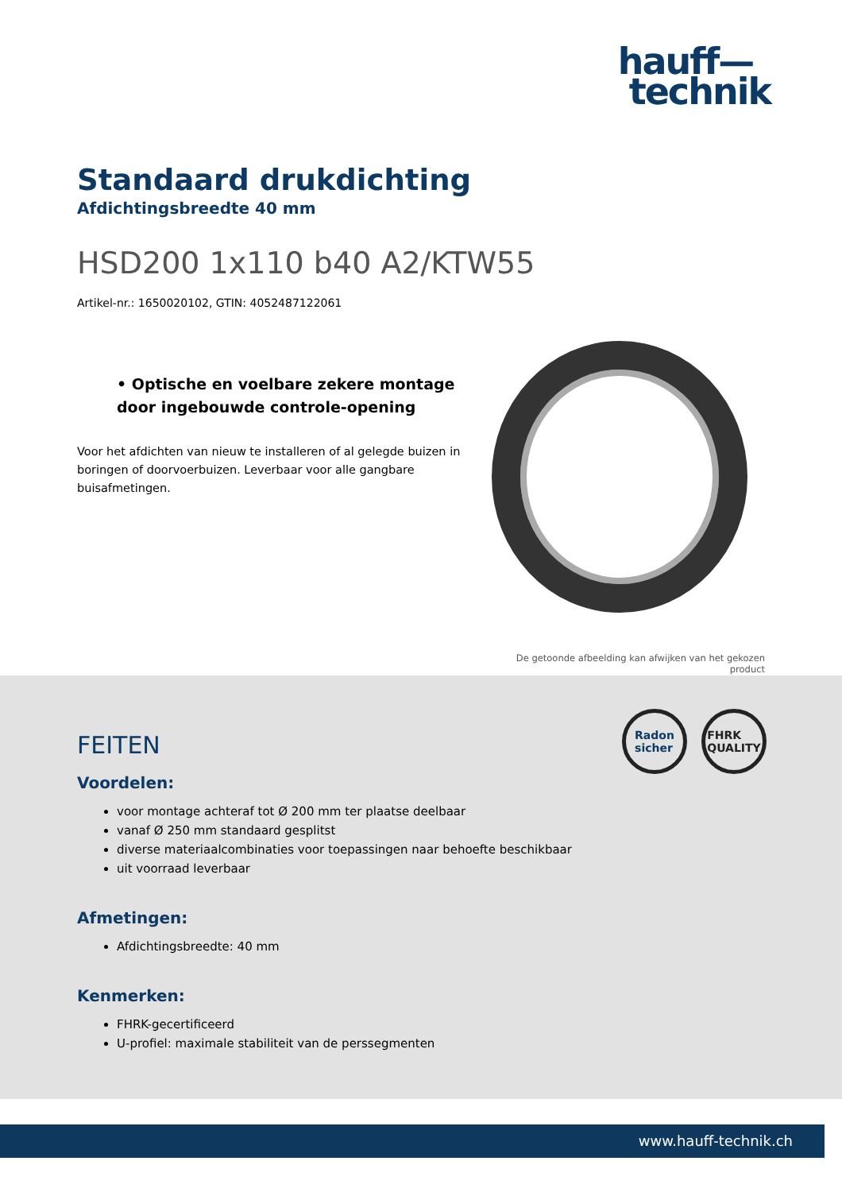hauff—
technik
Standaard drukdichting
Afdichtingsbreedte 40 mm
HSD200 1x110 b40 A2/KTW55
Artikel-nr.: 1650020102, GTIN: 4052487122061
• Optische en voelbare zekere montage door ingebouwde controle-opening
Voor het afdichten van nieuw te installeren of al gelegde buizen in boringen of doorvoerbuizen. Leverbaar voor alle gangbare buisafmetingen.
De getoonde afbeelding kan afwijken van het gekozen
product
Radon
sicher
FHRK
QUALITY
FEITEN
Voordelen:
voor montage achteraf tot Ø 200 mm ter plaatse deelbaar
vanaf Ø 250 mm standaard gesplitst
diverse materiaalcombinaties voor toepassingen naar behoefte beschikbaar
uit voorraad leverbaar
Afmetingen:
Afdichtingsbreedte: 40 mm
Kenmerken:
FHRK-gecertificeerd
U-profiel: maximale stabiliteit van de perssegmenten
www.hauff-technik.ch